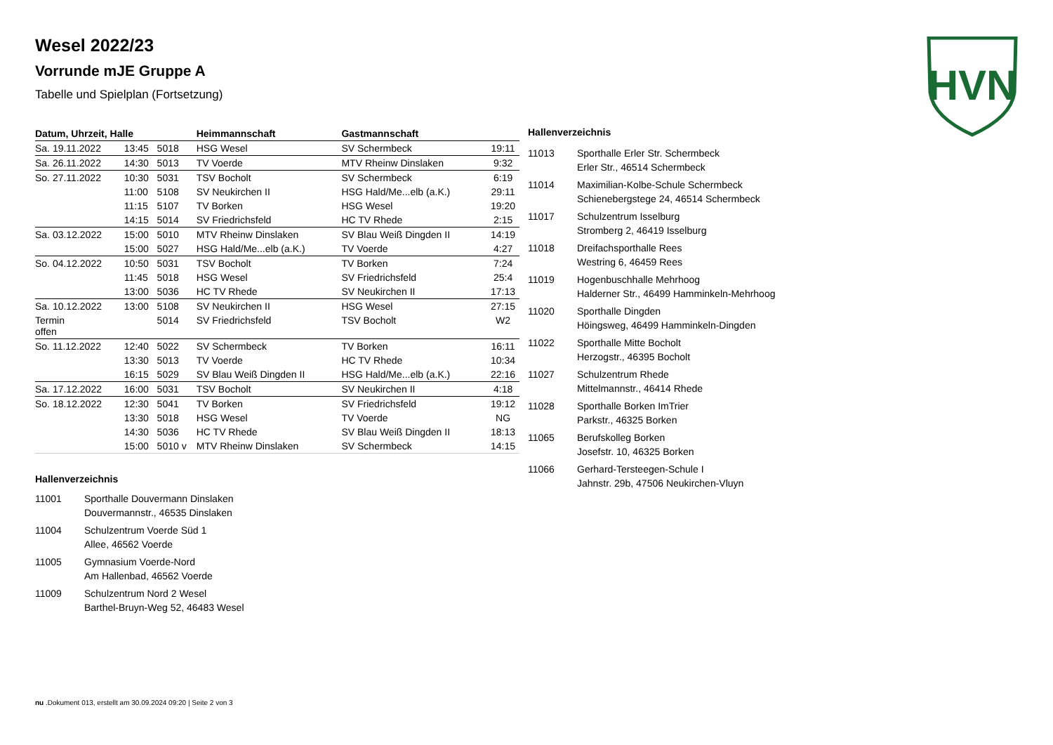HVN
Wesel 2022/23
Vorrunde mJE Gruppe A
Tabelle und Spielplan (Fortsetzung)
| Datum, Uhrzeit, Halle | | | Heimmannschaft | Gastmannschaft | |
| --- | --- | --- | --- | --- | --- |
| Sa. 19.11.2022 | 13:45 | 5018 | HSG Wesel | SV Schermbeck | 19:11 |
| Sa. 26.11.2022 | 14:30 | 5013 | TV Voerde | MTV Rheinw Dinslaken | 9:32 |
| So. 27.11.2022 | 10:30 | 5031 | TSV Bocholt | SV Schermbeck | 6:19 |
| | 11:00 | 5108 | SV Neukirchen II | HSG Hald/Me...elb (a.K.) | 29:11 |
| | 11:15 | 5107 | TV Borken | HSG Wesel | 19:20 |
| | 14:15 | 5014 | SV Friedrichsfeld | HC TV Rhede | 2:15 |
| Sa. 03.12.2022 | 15:00 | 5010 | MTV Rheinw Dinslaken | SV Blau Weiß Dingden II | 14:19 |
| | 15:00 | 5027 | HSG Hald/Me...elb (a.K.) | TV Voerde | 4:27 |
| So. 04.12.2022 | 10:50 | 5031 | TSV Bocholt | TV Borken | 7:24 |
| | 11:45 | 5018 | HSG Wesel | SV Friedrichsfeld | 25:4 |
| | 13:00 | 5036 | HC TV Rhede | SV Neukirchen II | 17:13 |
| Sa. 10.12.2022 | 13:00 | 5108 | SV Neukirchen II | HSG Wesel | 27:15 |
| Termin offen | | 5014 | SV Friedrichsfeld | TSV Bocholt | W2 |
| So. 11.12.2022 | 12:40 | 5022 | SV Schermbeck | TV Borken | 16:11 |
| | 13:30 | 5013 | TV Voerde | HC TV Rhede | 10:34 |
| | 16:15 | 5029 | SV Blau Weiß Dingden II | HSG Hald/Me...elb (a.K.) | 22:16 |
| Sa. 17.12.2022 | 16:00 | 5031 | TSV Bocholt | SV Neukirchen II | 4:18 |
| So. 18.12.2022 | 12:30 | 5041 | TV Borken | SV Friedrichsfeld | 19:12 |
| | 13:30 | 5018 | HSG Wesel | TV Voerde | NG |
| | 14:30 | 5036 | HC TV Rhede | SV Blau Weiß Dingden II | 18:13 |
| | 15:00 | 5010 v | MTV Rheinw Dinslaken | SV Schermbeck | 14:15 |
Hallenverzeichnis
11001 Sporthalle Douvermann Dinslaken
Douvermannstr., 46535 Dinslaken
11004 Schulzentrum Voerde Süd 1
Allee, 46562 Voerde
11005 Gymnasium Voerde-Nord
Am Hallenbad, 46562 Voerde
11009 Schulzentrum Nord 2 Wesel
Barthel-Bruyn-Weg 52, 46483 Wesel
Hallenverzeichnis
11013 Sporthalle Erler Str. Schermbeck
Erler Str., 46514 Schermbeck
11014 Maximilian-Kolbe-Schule Schermbeck
Schienebergstege 24, 46514 Schermbeck
11017 Schulzentrum Isselburg
Stromberg 2, 46419 Isselburg
11018 Dreifachsporthalle Rees
Westring 6, 46459 Rees
11019 Hogenbuschhalle Mehrhoog
Halderner Str., 46499 Hamminkeln-Mehrhoog
11020 Sporthalle Dingden
Höingsweg, 46499 Hamminkeln-Dingden
11022 Sporthalle Mitte Bocholt
Herzogstr., 46395 Bocholt
11027 Schulzentrum Rhede
Mittelmannstr., 46414 Rhede
11028 Sporthalle Borken ImTrier
Parkstr., 46325 Borken
11065 Berufskolleg Borken
Josefstr. 10, 46325 Borken
11066 Gerhard-Tersteegen-Schule I
Jahnstr. 29b, 47506 Neukirchen-Vluyn
nu .Dokument 013, erstellt am 30.09.2024 09:20 | Seite 2 von 3